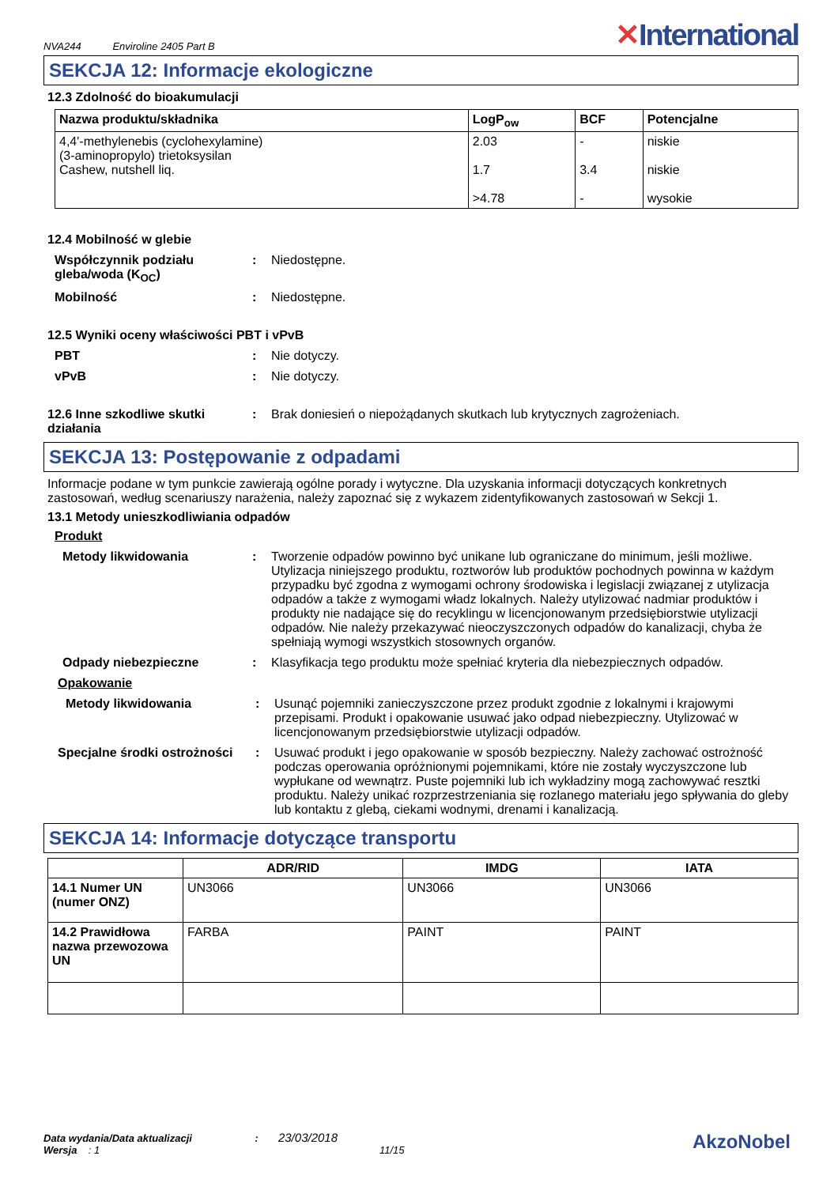NVA244 Enviroline 2405 Part B
✕International
SEKCJA 12: Informacje ekologiczne
12.3 Zdolność do bioakumulacji
| Nazwa produktu/składnika | LogP<sub>ow</sub> | BCF | Potencjalne |
| --- | --- | --- | --- |
| 4,4'-methylenebis (cyclohexylamine) (3-aminopropylo) trietoksysilan Cashew, nutshell liq. | 2.03 1.7 >4.78 | - 3.4 - | niskie niskie wysokie |
12.4 Mobilność w glebie
Współczynnik podziału gleba/woda (K<sub>OC</sub>)
: Niedostępne.
Mobilność : Niedostępne.
12.5 Wyniki oceny właściwości PBT i vPvB
PBT : Nie dotyczy.
vPvB : Nie dotyczy.
12.6 Inne szkodliwe skutki działania
: Brak doniesień o niepożądanych skutkach lub krytycznych zagrożeniach.
SEKCJA 13: Postępowanie z odpadami
Informacje podane w tym punkcie zawierają ogólne porady i wytyczne. Dla uzyskania informacji dotyczących konkretnych zastosowań, według scenariuszy narażenia, należy zapoznać się z wykazem zidentyfikowanych zastosowań w Sekcji 1.
13.1 Metody unieszkodliwiania odpadów
Produkt
Metody likwidowania : Tworzenie odpadów powinno być unikane lub ograniczane do minimum, jeśli możliwe. Utylizacja niniejszego produktu, roztworów lub produktów pochodnych powinna w każdym przypadku być zgodna z wymogami ochrony środowiska i legislacji związanej z utylizacja odpadów a także z wymogami władz lokalnych. Należy utylizować nadmiar produktów i produkty nie nadające się do recyklingu w licencjonowanym przedsiębiorstwie utylizacji odpadów. Nie należy przekazywać nieoczyszczonych odpadów do kanalizacji, chyba że spełniają wymogi wszystkich stosownych organów.
Odpady niebezpieczne : Klasyfikacja tego produktu może spełniać kryteria dla niebezpiecznych odpadów.
Opakowanie
Metody likwidowania : Usunąć pojemniki zanieczyszczone przez produkt zgodnie z lokalnymi i krajowymi przepisami. Produkt i opakowanie usuwać jako odpad niebezpieczny. Utylizować w licencjonowanym przedsiębiorstwie utylizacji odpadów.
Specjalne środki ostrożności
: Usuwać produkt i jego opakowanie w sposób bezpieczny. Należy zachować ostrożność podczas operowania opróżnionymi pojemnikami, które nie zostały wyczyszczone lub wypłukane od wewnątrz. Puste pojemniki lub ich wykładziny mogą zachowywać resztki produktu. Należy unikać rozprzestrzeniania się rozlanego materiału jego spływania do gleby lub kontaktu z glebą, ciekami wodnymi, drenami i kanalizacją.
SEKCJA 14: Informacje dotyczące transportu
| | ADR/RID | IMDG | IATA |
| --- | --- | --- | --- |
| 14.1 Numer UN (numer ONZ) | UN3066 | UN3066 | UN3066 |
| 14.2 Prawidłowa nazwa przewozowa UN | FARBA | PAINT | PAINT |
Data wydania/Data aktualizacji : 23/03/2018
Wersja : 1 11/15
AkzoNobel